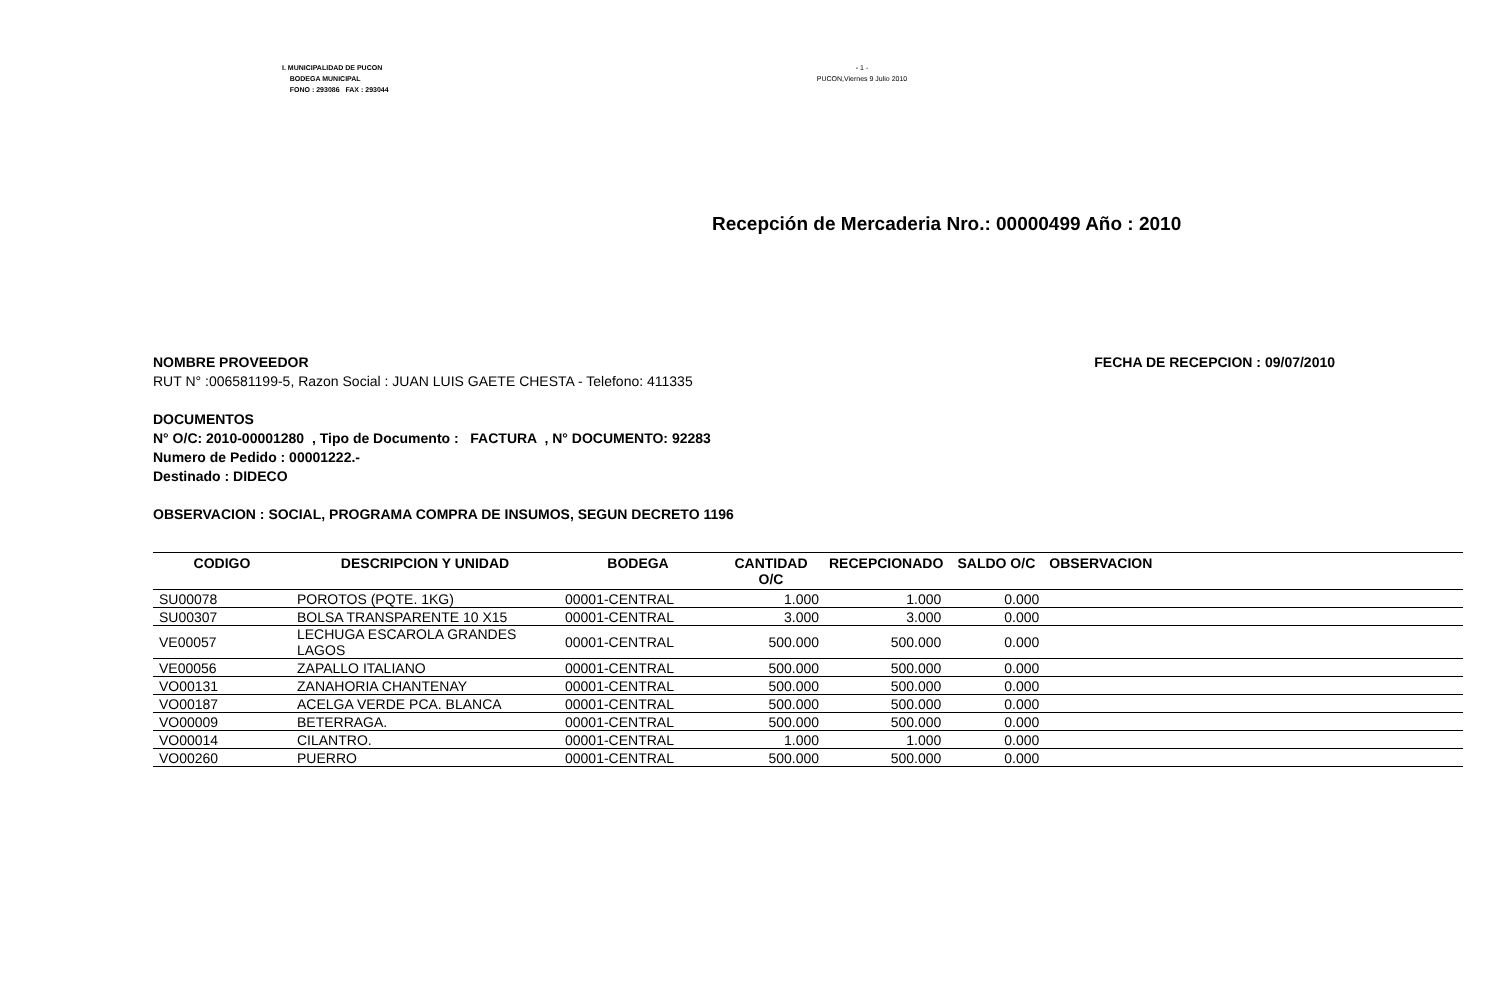I. MUNICIPALIDAD DE PUCON
BODEGA MUNICIPAL
FONO : 293086 FAX : 293044
- 1 -
PUCON,Viernes 9 Julio 2010
Recepción de Mercaderia Nro.: 00000499 Año : 2010
NOMBRE PROVEEDOR FECHA DE RECEPCION : 09/07/2010
RUT N° :006581199-5, Razon Social : JUAN LUIS GAETE CHESTA - Telefono: 411335
DOCUMENTOS
N° O/C: 2010-00001280 , Tipo de Documento : FACTURA , N° DOCUMENTO: 92283
Numero de Pedido : 00001222.-
Destinado : DIDECO
OBSERVACION : SOCIAL, PROGRAMA COMPRA DE INSUMOS, SEGUN DECRETO 1196
| CODIGO | DESCRIPCION Y UNIDAD | BODEGA | CANTIDAD O/C | RECEPCIONADO | SALDO O/C | OBSERVACION |
| --- | --- | --- | --- | --- | --- | --- |
| SU00078 | POROTOS (PQTE. 1KG) | 00001-CENTRAL | 1.000 | 1.000 | 0.000 | |
| SU00307 | BOLSA TRANSPARENTE 10 X15 | 00001-CENTRAL | 3.000 | 3.000 | 0.000 | |
| VE00057 | LECHUGA ESCAROLA GRANDES LAGOS | 00001-CENTRAL | 500.000 | 500.000 | 0.000 | |
| VE00056 | ZAPALLO ITALIANO | 00001-CENTRAL | 500.000 | 500.000 | 0.000 | |
| VO00131 | ZANAHORIA CHANTENAY | 00001-CENTRAL | 500.000 | 500.000 | 0.000 | |
| VO00187 | ACELGA VERDE PCA. BLANCA | 00001-CENTRAL | 500.000 | 500.000 | 0.000 | |
| VO00009 | BETERRAGA. | 00001-CENTRAL | 500.000 | 500.000 | 0.000 | |
| VO00014 | CILANTRO. | 00001-CENTRAL | 1.000 | 1.000 | 0.000 | |
| VO00260 | PUERRO | 00001-CENTRAL | 500.000 | 500.000 | 0.000 | |